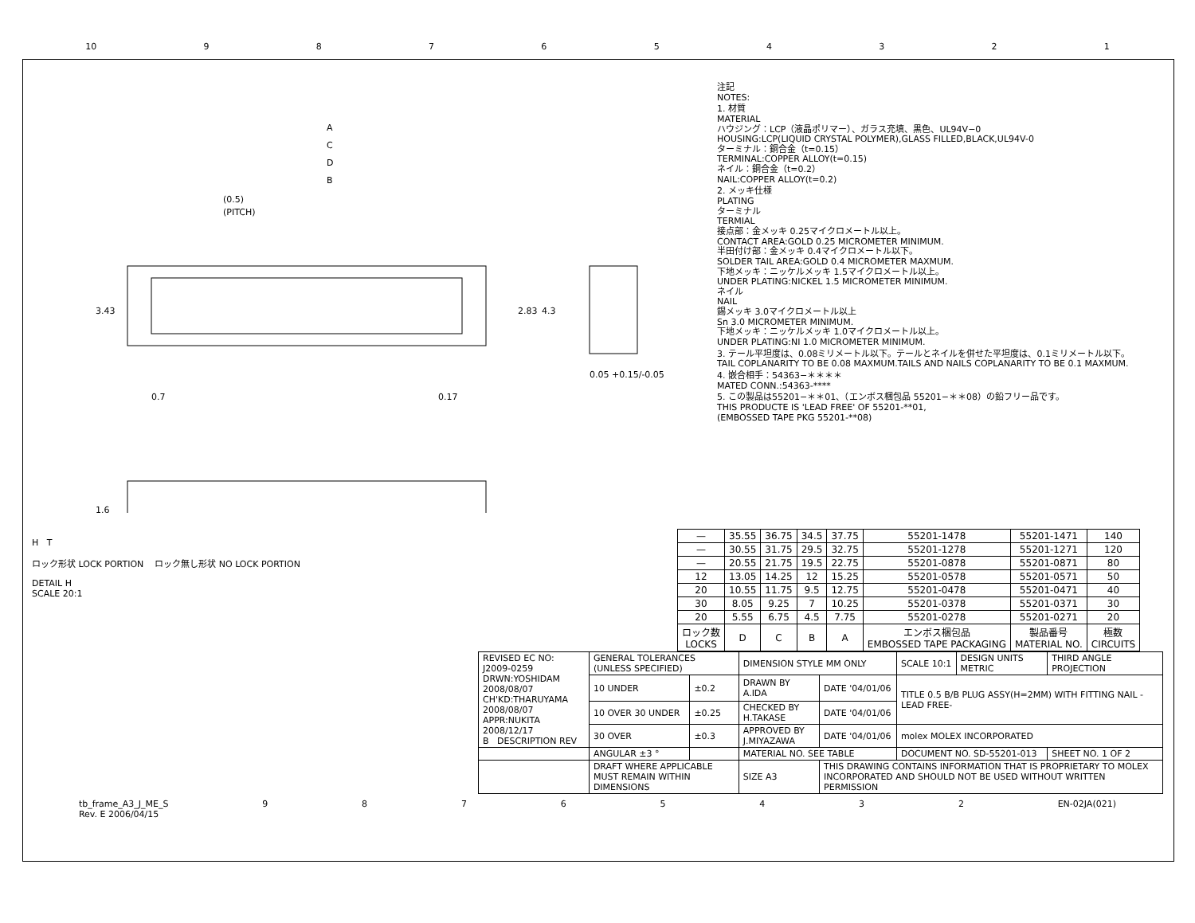10 987654321
A
C
D
B
(0.5)
(PITCH)
3.43
2.83
4.3
0.7
0.17
0.05 +0.15/-0.05
1.6
注記
NOTES:
1. 材質
MATERIAL
ハウジング：LCP（液晶ポリマー）、ガラス充填、黒色、UL94V−0
HOUSING:LCP(LIQUID CRYSTAL POLYMER),GLASS FILLED,BLACK,UL94V-0
ターミナル：銅合金（t=0.15）
TERMINAL:COPPER ALLOY(t=0.15)
ネイル：銅合金（t=0.2）
NAIL:COPPER ALLOY(t=0.2)
2. メッキ仕様
PLATING
ターミナル
TERMIAL
接点部：金メッキ 0.25マイクロメートル以上。
CONTACT AREA:GOLD 0.25 MICROMETER MINIMUM.
半田付け部：金メッキ 0.4マイクロメートル以下。
SOLDER TAIL AREA:GOLD 0.4 MICROMETER MAXMUM.
下地メッキ：ニッケルメッキ 1.5マイクロメートル以上。
UNDER PLATING:NICKEL 1.5 MICROMETER MINIMUM.
ネイル
NAIL
錫メッキ 3.0マイクロメートル以上
Sn 3.0 MICROMETER MINIMUM.
下地メッキ：ニッケルメッキ 1.0マイクロメートル以上。
UNDER PLATING:NI 1.0 MICROMETER MINIMUM.
3. テール平坦度は、0.08ミリメートル以下。テールとネイルを併せた平坦度は、0.1ミリメートル以下。
TAIL COPLANARITY TO BE 0.08 MAXMUM.TAILS AND NAILS COPLANARITY TO BE 0.1 MAXMUM.
4. 嵌合相手：54363−＊＊＊＊
MATED CONN.:54363-****
5. この製品は55201−＊＊01、（エンボス梱包品 55201−＊＊08）の鉛フリー品です。
THIS PRODUCTE IS 'LEAD FREE' OF 55201-**01,
(EMBOSSED TAPE PKG 55201-**08)
H T
ロック形状 LOCK PORTION ロック無し形状 NO LOCK PORTION
DETAIL H
SCALE 20:1
| — | 35.55 | 36.75 | 34.5 | 37.75 | 55201-1478 | 55201-1471 | 140 |
| — | 30.55 | 31.75 | 29.5 | 32.75 | 55201-1278 | 55201-1271 | 120 |
| — | 20.55 | 21.75 | 19.5 | 22.75 | 55201-0878 | 55201-0871 | 80 |
| 12 | 13.05 | 14.25 | 12 | 15.25 | 55201-0578 | 55201-0571 | 50 |
| 20 | 10.55 | 11.75 | 9.5 | 12.75 | 55201-0478 | 55201-0471 | 40 |
| 30 | 8.05 | 9.25 | 7 | 10.25 | 55201-0378 | 55201-0371 | 30 |
| 20 | 5.55 | 6.75 | 4.5 | 7.75 | 55201-0278 | 55201-0271 | 20 |
| ロック数 LOCKS | D | C | B | A | エンボス梱包品 EMBOSSED TAPE PACKAGING | 製品番号 MATERIAL NO. | 極数 CIRCUITS |
| REVISED EC NO: J2009-0259 DRWN:YOSHIDAM 2008/08/07 CH'KD:THARUYAMA 2008/08/07 APPR:NUKITA 2008/12/17 B DESCRIPTION REV | GENERAL TOLERANCES (UNLESS SPECIFIED) | | DIMENSION STYLE MM ONLY | | SCALE 10:1 | DESIGN UNITS METRIC | THIRD ANGLE PROJECTION |
| | 10 UNDER | ±0.2 | DRAWN BY A.IDA | DATE '04/01/06 | TITLE 0.5 B/B PLUG ASSY(H=2MM) WITH FITTING NAIL -LEAD FREE- | | |
| | 10 OVER 30 UNDER | ±0.25 | CHECKED BY H.TAKASE | DATE '04/01/06 | | | |
| | 30 OVER | ±0.3 | APPROVED BY J.MIYAZAWA | DATE '04/01/06 | molex MOLEX INCORPORATED | | |
| | ANGULAR ±3 ° | | MATERIAL NO. SEE TABLE | | DOCUMENT NO. SD-55201-013 | | SHEET NO. 1 OF 2 |
| | DRAFT WHERE APPLICABLE MUST REMAIN WITHIN DIMENSIONS | | SIZE A3 | THIS DRAWING CONTAINS INFORMATION THAT IS PROPRIETARY TO MOLEX INCORPORATED AND SHOULD NOT BE USED WITHOUT WRITTEN PERMISSION | | | |
tb_frame_A3_J_ME_S
Rev. E 2006/04/15 98765432 EN-02JA(021)